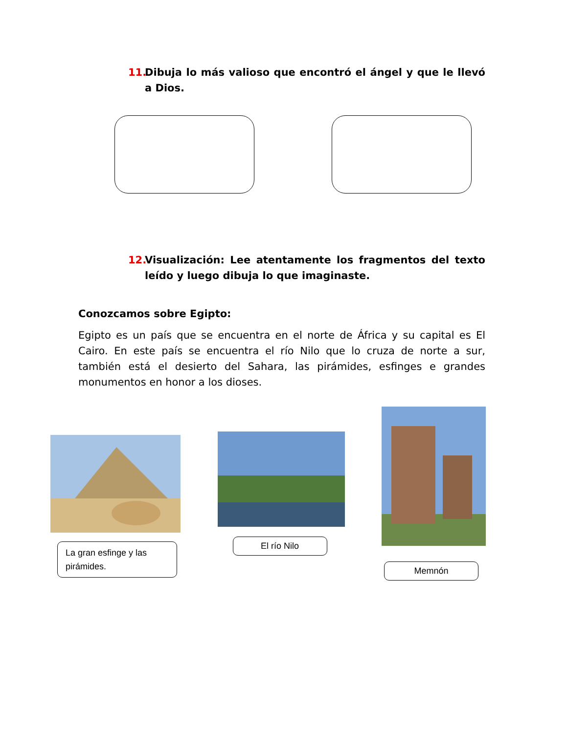11. Dibuja lo más valioso que encontró el ángel y que le llevó a Dios.
12. Visualización: Lee atentamente los fragmentos del texto leído y luego dibuja lo que imaginaste.
Conozcamos sobre Egipto:
Egipto es un país que se encuentra en el norte de África y su capital es El Cairo. En este país se encuentra el río Nilo que lo cruza de norte a sur, también está el desierto del Sahara, las pirámides, esfinges e grandes monumentos en honor a los dioses.
La gran esfinge y las pirámides.
El río Nilo
Memnón